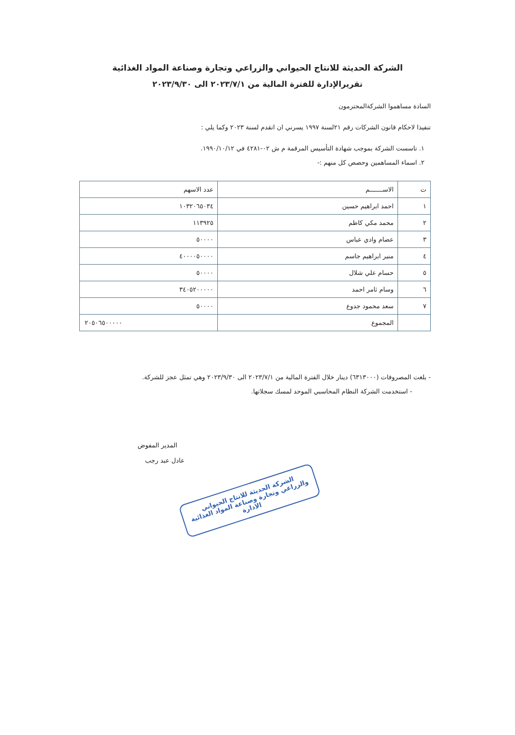الشركة الحديثة للانتاج الحيواني والزراعي وتجارة وصناعة المواد الغذائية
تقريرالإدارة للفترة المالية من ٢٠٢٣/٧/١ الى ٢٠٢٣/٩/٣٠
السادة مساهموا الشركةالمحترمون
تنفيذا لاحكام قانون الشركات رقم ٢١لسنة ١٩٩٧ يسرني ان اتقدم لسنة ٢٠٢٣ وكما يلي :
١. تاسست الشركة بموجب شهادة التأسيس المرقمة م ش ٠٢-٤٢٨١ في ١٩٩٠/١٠/١٢.
٢. اسماء المساهمين وحصص كل منهم :-
| ت | الاســـــــم | عدد الاسهم |
| --- | --- | --- |
| ١ | احمد ابراهيم حسين | ١٠٣٢٠٦٥٠٣٤ |
| ٢ | محمد مكي كاظم | ١١٣٩٢٥ |
| ٣ | عصام وادي عباس | ٥٠٠٠٠ |
| ٤ | منير ابراهيم جاسم | ٤٠٠٠٠٥٠٠٠٠ |
| ٥ | حسام علي شلال | ٥٠٠٠٠ |
| ٦ | وسام ثامر احمد | ٣٤٠٥٢٠٠٠٠٠ |
| ٧ | سعد محمود جدوع | ٥٠٠٠٠ |
| | المجموع | ٢٠٥٠٦٥٠٠٠٠٠ |
- بلغت المصروفات (٦٣١٣٠٠٠) دينار خلال الفترة المالية من ٢٠٢٣/٧/١ الى ٢٠٢٣/٩/٣٠ وهي تمثل عجز للشركة.
- استخدمت الشركة النظام المحاسبي الموحد لمسك سجلاتها.
المدير المفوض
عادل عبد رجب
الشركة الحديثة للانتاج الحيواني والزراعي وتجارة وصناعة المواد الغذائية
الادارة